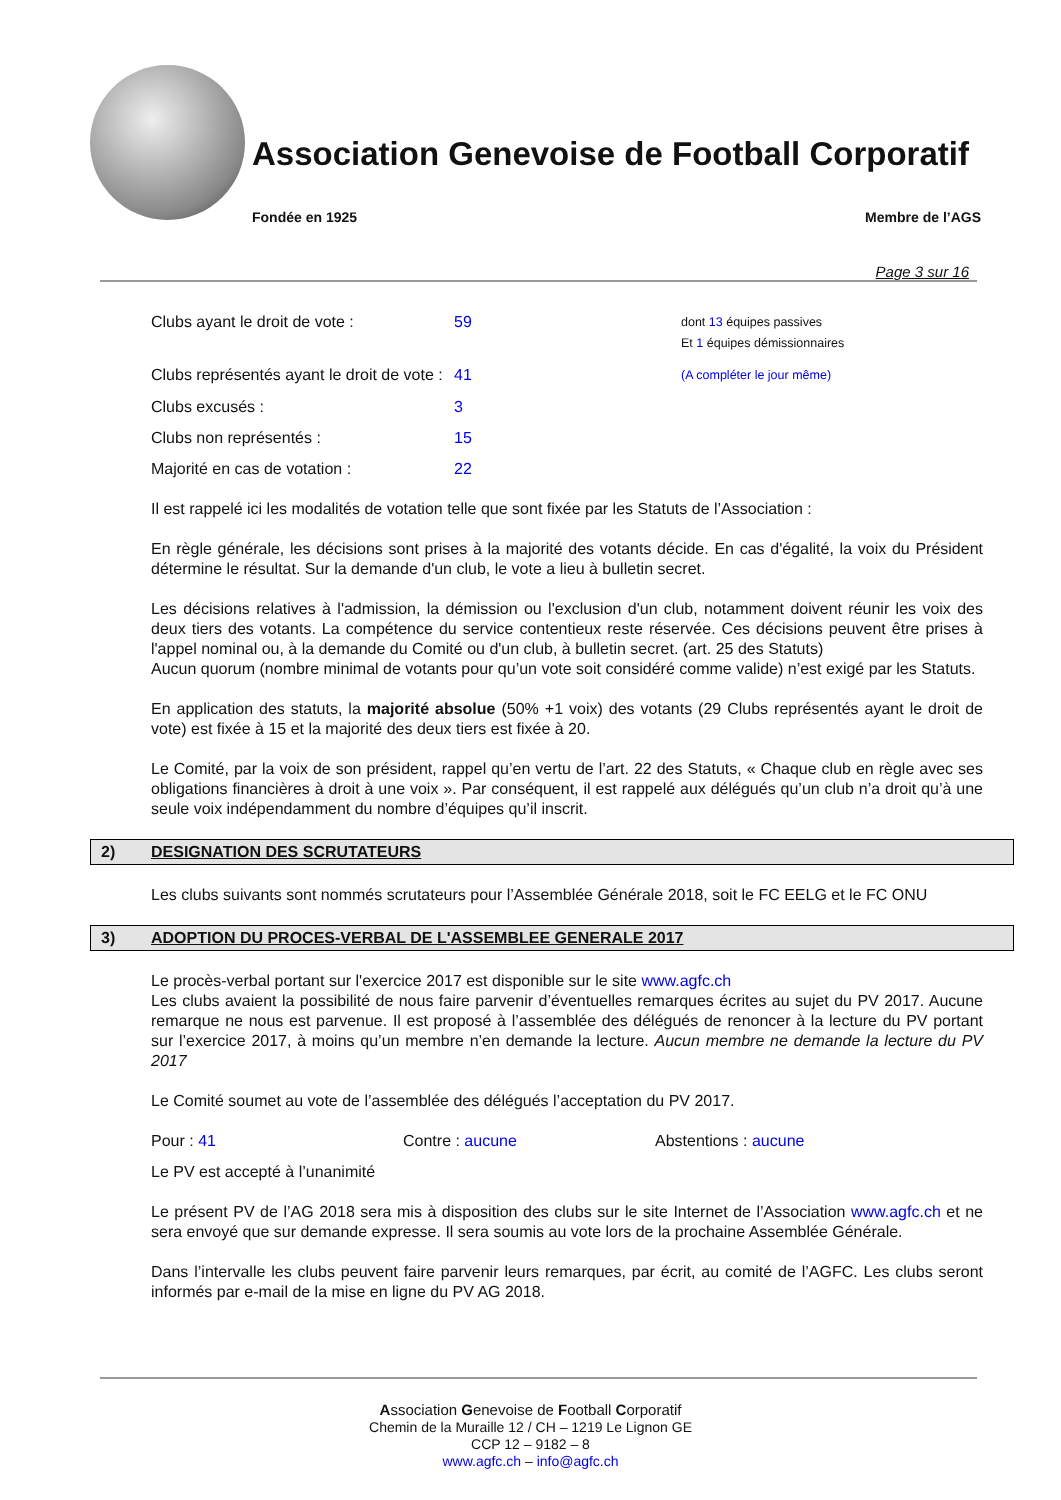Association Genevoise de Football Corporatif
Fondée en 1925 Membre de l’AGS
Page 3 sur 16
Clubs ayant le droit de vote : 59 dont 13 équipes passives
Et 1 équipes démissionnaires
Clubs représentés ayant le droit de vote : 41 (A compléter le jour même)
Clubs excusés : 3
Clubs non représentés : 15
Majorité en cas de votation : 22
Il est rappelé ici les modalités de votation telle que sont fixée par les Statuts de l’Association :
En règle générale, les décisions sont prises à la majorité des votants décide. En cas d'égalité, la voix du Président détermine le résultat. Sur la demande d'un club, le vote a lieu à bulletin secret.
Les décisions relatives à l'admission, la démission ou l'exclusion d'un club, notamment doivent réunir les voix des deux tiers des votants. La compétence du service contentieux reste réservée. Ces décisions peuvent être prises à l'appel nominal ou, à la demande du Comité ou d'un club, à bulletin secret. (art. 25 des Statuts)
Aucun quorum (nombre minimal de votants pour qu’un vote soit considéré comme valide) n’est exigé par les Statuts.
En application des statuts, la majorité absolue (50% +1 voix) des votants (29 Clubs représentés ayant le droit de vote) est fixée à 15 et la majorité des deux tiers est fixée à 20.
Le Comité, par la voix de son président, rappel qu’en vertu de l’art. 22 des Statuts, « Chaque club en règle avec ses obligations financières à droit à une voix ». Par conséquent, il est rappelé aux délégués qu’un club n’a droit qu’à une seule voix indépendamment du nombre d’équipes qu’il inscrit.
2) DESIGNATION DES SCRUTATEURS
Les clubs suivants sont nommés scrutateurs pour l’Assemblée Générale 2018, soit le FC EELG et le FC ONU
3) ADOPTION DU PROCES-VERBAL DE L'ASSEMBLEE GENERALE 2017
Le procès-verbal portant sur l'exercice 2017 est disponible sur le site www.agfc.ch
Les clubs avaient la possibilité de nous faire parvenir d’éventuelles remarques écrites au sujet du PV 2017. Aucune remarque ne nous est parvenue. Il est proposé à l’assemblée des délégués de renoncer à la lecture du PV portant sur l’exercice 2017, à moins qu’un membre n’en demande la lecture. Aucun membre ne demande la lecture du PV 2017
Le Comité soumet au vote de l’assemblée des délégués l’acceptation du PV 2017.
Pour : 41 Contre : aucune Abstentions : aucune
Le PV est accepté à l’unanimité
Le présent PV de l’AG 2018 sera mis à disposition des clubs sur le site Internet de l’Association www.agfc.ch et ne sera envoyé que sur demande expresse. Il sera soumis au vote lors de la prochaine Assemblée Générale.
Dans l’intervalle les clubs peuvent faire parvenir leurs remarques, par écrit, au comité de l’AGFC. Les clubs seront informés par e-mail de la mise en ligne du PV AG 2018.
Association Genevoise de Football Corporatif
Chemin de la Muraille 12 / CH – 1219 Le Lignon GE
CCP 12 – 9182 – 8
www.agfc.ch – info@agfc.ch